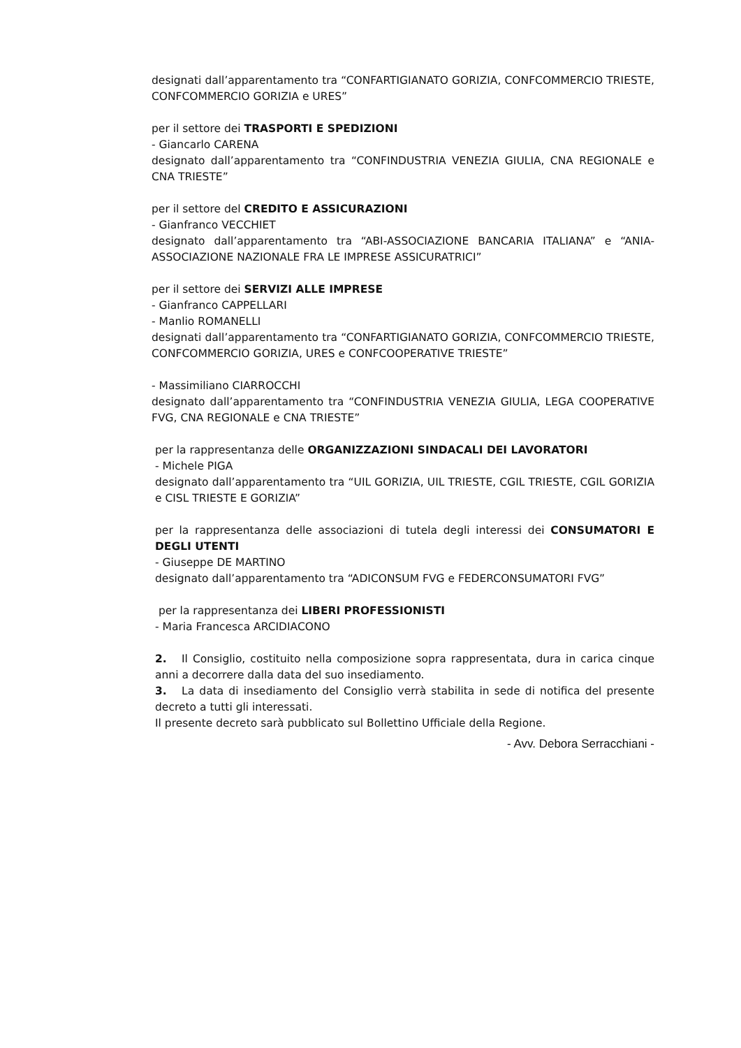designati dall’apparentamento tra “CONFARTIGIANATO GORIZIA, CONFCOMMERCIO TRIESTE, CONFCOMMERCIO GORIZIA e URES”
per il settore dei TRASPORTI E SPEDIZIONI
- Giancarlo CARENA
designato dall’apparentamento tra “CONFINDUSTRIA VENEZIA GIULIA, CNA REGIONALE e CNA TRIESTE”
per il settore del CREDITO E ASSICURAZIONI
- Gianfranco VECCHIET
designato dall’apparentamento tra “ABI-ASSOCIAZIONE BANCARIA ITALIANA” e “ANIA-ASSOCIAZIONE NAZIONALE FRA LE IMPRESE ASSICURATRICI”
per il settore dei SERVIZI ALLE IMPRESE
- Gianfranco CAPPELLARI
- Manlio ROMANELLI
designati dall’apparentamento tra “CONFARTIGIANATO GORIZIA, CONFCOMMERCIO TRIESTE, CONFCOMMERCIO GORIZIA, URES e CONFCOOPERATIVE TRIESTE”
- Massimiliano CIARROCCHI
designato dall’apparentamento tra “CONFINDUSTRIA VENEZIA GIULIA, LEGA COOPERATIVE FVG, CNA REGIONALE e CNA TRIESTE”
per la rappresentanza delle ORGANIZZAZIONI SINDACALI DEI LAVORATORI
- Michele PIGA
designato dall’apparentamento tra “UIL GORIZIA, UIL TRIESTE, CGIL TRIESTE, CGIL GORIZIA e CISL TRIESTE E GORIZIA”
per la rappresentanza delle associazioni di tutela degli interessi dei CONSUMATORI E DEGLI UTENTI
- Giuseppe DE MARTINO
designato dall’apparentamento tra “ADICONSUM FVG e FEDERCONSUMATORI FVG”
per la rappresentanza dei LIBERI PROFESSIONISTI
- Maria Francesca ARCIDIACONO
2. Il Consiglio, costituito nella composizione sopra rappresentata, dura in carica cinque anni a decorrere dalla data del suo insediamento.
3. La data di insediamento del Consiglio verrà stabilita in sede di notifica del presente decreto a tutti gli interessati.
Il presente decreto sarà pubblicato sul Bollettino Ufficiale della Regione.
- Avv. Debora Serracchiani -